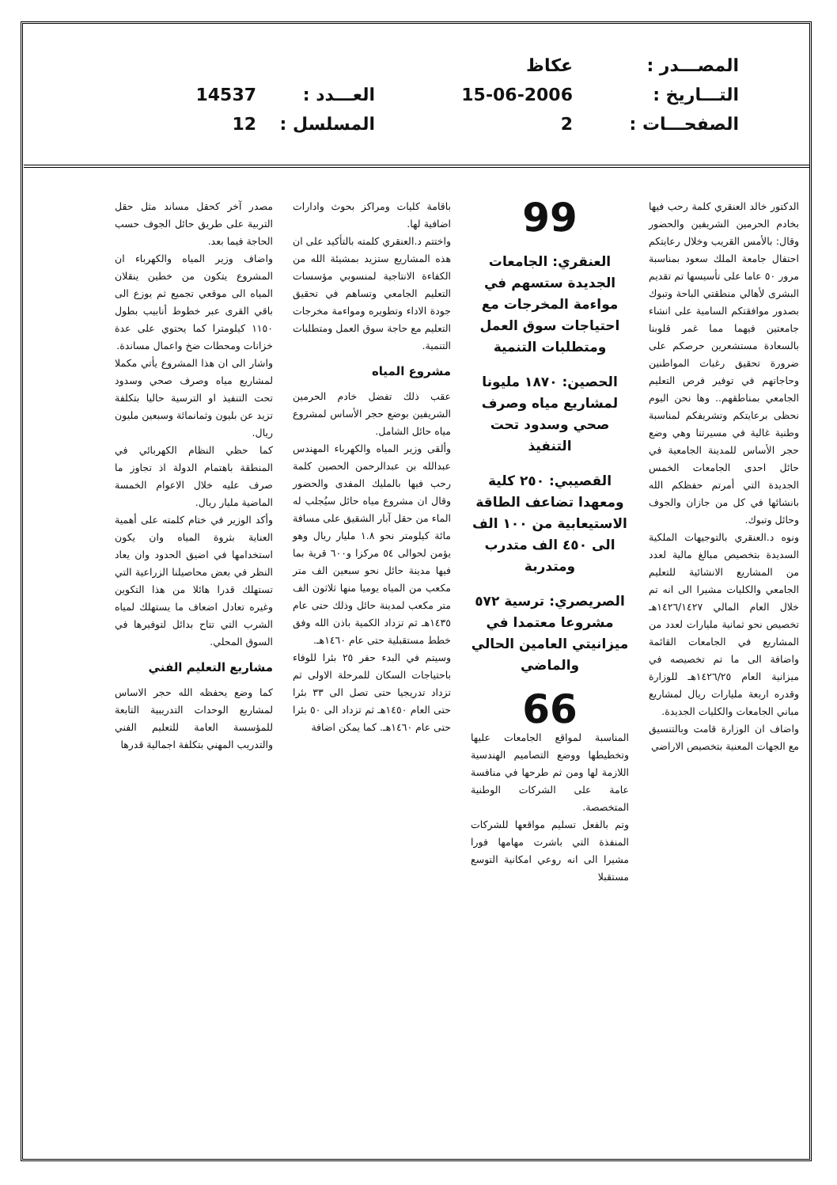المصـــدر :
عكاظ
التـــاريخ :
15-06-2006
العـــدد :
14537
الصفحـــات :
2
المسلسل :
12
الدكتور خالد العنقري كلمة رحب فيها بخادم الحرمين الشريفين والحضور وقال: بالأمس القريب وخلال رعايتكم احتفال جامعة الملك سعود بمناسبة مرور ٥٠ عاما على تأسيسها تم تقديم البشرى لأهالي منطقتي الباحة وتبوك بصدور موافقتكم السامية على انشاء جامعتين فيهما مما غمر قلوبنا بالسعادة مستشعرين حرصكم على ضرورة تحقيق رغبات المواطنين وحاجاتهم في توفير فرص التعليم الجامعي بمناطقهم.. وها نحن اليوم نحظى برعايتكم وتشريفكم لمناسبة وطنية غالية في مسيرتنا وهي وضع حجر الأساس للمدينة الجامعية في حائل احدى الجامعات الخمس الجديدة التي أمرتم حفظكم الله بانشائها في كل من جازان والجوف وحائل وتبوك.
ونوه د.العنقري بالتوجيهات الملكية السديدة بتخصيص مبالغ مالية لعدد من المشاريع الانشائية للتعليم الجامعي والكليات مشيرا الى انه تم خلال العام المالي ١٤٢٦/١٤٢٧هـ تخصيص نحو ثمانية مليارات لعدد من المشاريع في الجامعات القائمة واضافة الى ما تم تخصيصه في ميزانية العام ١٤٢٦/٢٥هـ للوزارة وقدره اربعة مليارات ريال لمشاريع مباني الجامعات والكليات الجديدة.
واضاف ان الوزارة قامت وبالتنسيق مع الجهات المعنية بتخصيص الاراضي
99
العنقري: الجامعات الجديدة ستسهم في مواءمة المخرجات مع احتياجات سوق العمل ومتطلبات التنمية
الحصين: ١٨٧٠ مليونا لمشاريع مياه وصرف صحي وسدود تحت التنفيذ
القصيبي: ٢٥٠ كلية ومعهدا تضاعف الطاقة الاستيعابية من ١٠٠ الف الى ٤٥٠ الف متدرب ومتدربة
الصريصري: ترسية ٥٧٢ مشروعا معتمدا في ميزانيتي العامين الحالي والماضي
66
المناسبة لمواقع الجامعات عليها وتخطيطها ووضع التصاميم الهندسية اللازمة لها ومن ثم طرحها في منافسة عامة على الشركات الوطنية المتخصصة.
وتم بالفعل تسليم مواقعها للشركات المنفذة التي باشرت مهامها فورا مشيرا الى انه روعي امكانية التوسع مستقبلا
باقامة كليات ومراكز بحوث وادارات اضافية لها.
واختتم د.العنقري كلمته بالتأكيد على ان هذه المشاريع ستزيد بمشيئة الله من الكفاءة الانتاجية لمنسوبي مؤسسات التعليم الجامعي وتساهم في تحقيق جودة الاداء وتطويره ومواءمة مخرجات التعليم مع حاجة سوق العمل ومتطلبات التنمية.
مشروع المياه
عقب ذلك تفضل خادم الحرمين الشريفين بوضع حجر الأساس لمشروع مياه حائل الشامل.
وألقى وزير المياه والكهرباء المهندس عبدالله بن عبدالرحمن الحصين كلمة رحب فيها بالمليك المفدى والحضور وقال ان مشروع مياه حائل سيُجلب له الماء من حقل آبار الشقيق على مسافة مائة كيلومتر نحو ١.٨ مليار ريال وهو يؤمن لحوالى ٥٤ مركزا و٦٠٠ قرية بما فيها مدينة حائل نحو سبعين الف متر مكعب من المياه يوميا منها ثلاثون الف متر مكعب لمدينة حائل وذلك حتى عام ١٤٣٥هـ ثم تزداد الكمية باذن الله وفق خطط مستقبلية حتى عام ١٤٦٠هـ.
وسيتم في البدء حفر ٢٥ بئرا للوفاء باحتياجات السكان للمرحلة الاولى ثم تزداد تدريجيا حتى تصل الى ٣٣ بئرا حتى العام ١٤٥٠هـ ثم تزداد الى ٥٠ بئرا حتى عام ١٤٦٠هـ. كما يمكن اضافة
مصدر آخر كحقل مساند مثل حقل التربية على طريق حائل الجوف حسب الحاجة فيما بعد.
واضاف وزير المياه والكهرباء ان المشروع يتكون من خطين ينقلان المياه الى موقعي تجميع ثم يوزع الى باقي القرى عبر خطوط أنابيب بطول ١١٥٠ كيلومترا كما يحتوي على عدة خزانات ومحطات ضخ واعمال مساندة.
واشار الى ان هذا المشروع يأتي مكملا لمشاريع مياه وصرف صحي وسدود تحت التنفيذ او الترسية حاليا بتكلفة تزيد عن بليون وثمانمائة وسبعين مليون ريال.
كما حظي النظام الكهربائي في المنطقة باهتمام الدولة اذ تجاوز ما صرف عليه خلال الاعوام الخمسة الماضية مليار ريال.
وأكد الوزير في ختام كلمته على أهمية العناية بثروة المياه وان يكون استخدامها في اضيق الحدود وان يعاد النظر في بعض محاصيلنا الزراعية التي تستهلك قدرا هائلا من هذا التكوين وغيره تعادل اضعاف ما يستهلك لمياه الشرب التي تتاح بدائل لتوفيرها في السوق المحلي.
مشاريع التعليم الفني
كما وضع يحفظه الله حجر الاساس لمشاريع الوحدات التدريبية التابعة للمؤسسة العامة للتعليم الفني والتدريب المهني بتكلفة اجمالية قدرها